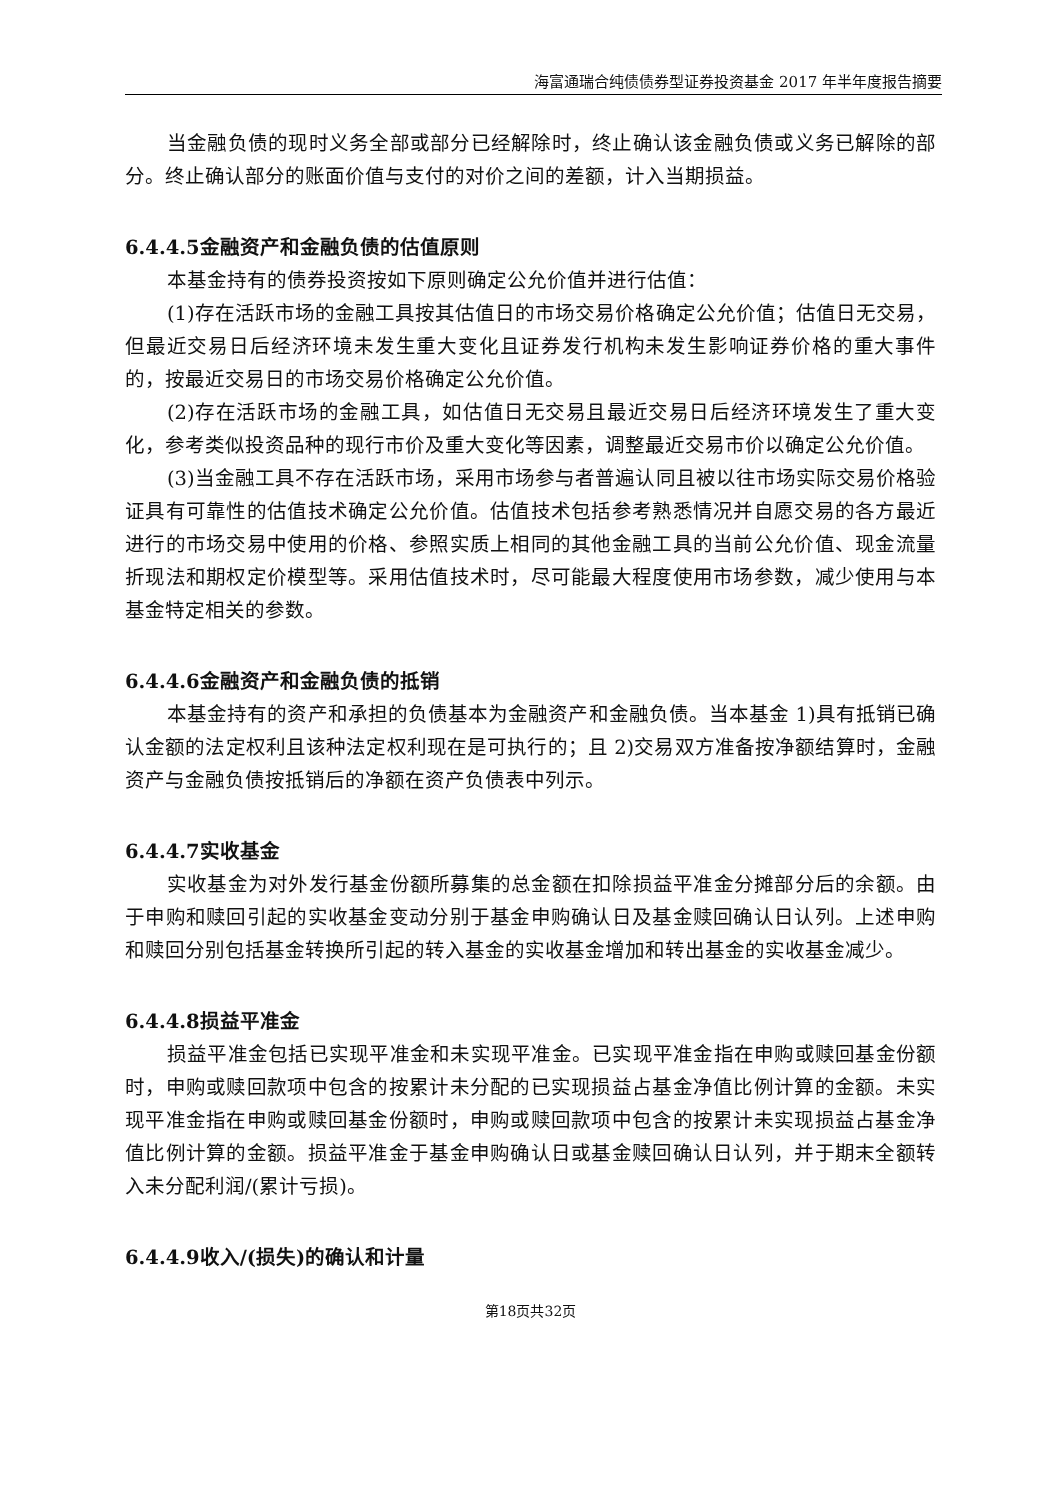海富通瑞合纯债债券型证券投资基金 2017 年半年度报告摘要
当金融负债的现时义务全部或部分已经解除时，终止确认该金融负债或义务已解除的部分。终止确认部分的账面价值与支付的对价之间的差额，计入当期损益。
6.4.4.5金融资产和金融负债的估值原则
本基金持有的债券投资按如下原则确定公允价值并进行估值：
(1)存在活跃市场的金融工具按其估值日的市场交易价格确定公允价值；估值日无交易，但最近交易日后经济环境未发生重大变化且证券发行机构未发生影响证券价格的重大事件的，按最近交易日的市场交易价格确定公允价值。
(2)存在活跃市场的金融工具，如估值日无交易且最近交易日后经济环境发生了重大变化，参考类似投资品种的现行市价及重大变化等因素，调整最近交易市价以确定公允价值。
(3)当金融工具不存在活跃市场，采用市场参与者普遍认同且被以往市场实际交易价格验证具有可靠性的估值技术确定公允价值。估值技术包括参考熟悉情况并自愿交易的各方最近进行的市场交易中使用的价格、参照实质上相同的其他金融工具的当前公允价值、现金流量折现法和期权定价模型等。采用估值技术时，尽可能最大程度使用市场参数，减少使用与本基金特定相关的参数。
6.4.4.6金融资产和金融负债的抵销
本基金持有的资产和承担的负债基本为金融资产和金融负债。当本基金 1)具有抵销已确认金额的法定权利且该种法定权利现在是可执行的；且 2)交易双方准备按净额结算时，金融资产与金融负债按抵销后的净额在资产负债表中列示。
6.4.4.7实收基金
实收基金为对外发行基金份额所募集的总金额在扣除损益平准金分摊部分后的余额。由于申购和赎回引起的实收基金变动分别于基金申购确认日及基金赎回确认日认列。上述申购和赎回分别包括基金转换所引起的转入基金的实收基金增加和转出基金的实收基金减少。
6.4.4.8损益平准金
损益平准金包括已实现平准金和未实现平准金。已实现平准金指在申购或赎回基金份额时，申购或赎回款项中包含的按累计未分配的已实现损益占基金净值比例计算的金额。未实现平准金指在申购或赎回基金份额时，申购或赎回款项中包含的按累计未实现损益占基金净值比例计算的金额。损益平准金于基金申购确认日或基金赎回确认日认列，并于期末全额转入未分配利润/(累计亏损)。
6.4.4.9收入/(损失)的确认和计量
第18页共32页